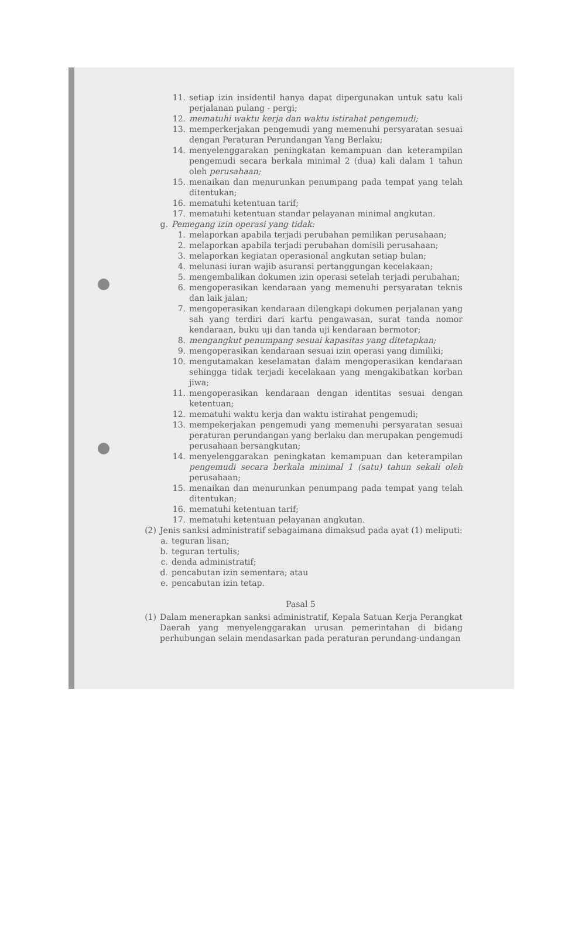11. setiap izin insidentil hanya dapat dipergunakan untuk satu kali perjalanan pulang - pergi;
12. mematuhi waktu kerja dan waktu istirahat pengemudi;
13. memperkerjakan pengemudi yang memenuhi persyaratan sesuai dengan Peraturan Perundangan Yang Berlaku;
14. menyelenggarakan peningkatan kemampuan dan keterampilan pengemudi secara berkala minimal 2 (dua) kali dalam 1 tahun oleh perusahaan;
15. menaikan dan menurunkan penumpang pada tempat yang telah ditentukan;
16. mematuhi ketentuan tarif;
17. mematuhi ketentuan standar pelayanan minimal angkutan.
g. Pemegang izin operasi yang tidak:
1. melaporkan apabila terjadi perubahan pemilikan perusahaan;
2. melaporkan apabila terjadi perubahan domisili perusahaan;
3. melaporkan kegiatan operasional angkutan setiap bulan;
4. melunasi iuran wajib asuransi pertanggungan kecelakaan;
5. mengembalikan dokumen izin operasi setelah terjadi perubahan;
6. mengoperasikan kendaraan yang memenuhi persyaratan teknis dan laik jalan;
7. mengoperasikan kendaraan dilengkapi dokumen perjalanan yang sah yang terdiri dari kartu pengawasan, surat tanda nomor kendaraan, buku uji dan tanda uji kendaraan bermotor;
8. mengangkut penumpang sesuai kapasitas yang ditetapkan;
9. mengoperasikan kendaraan sesuai izin operasi yang dimiliki;
10. mengutamakan keselamatan dalam mengoperasikan kendaraan sehingga tidak terjadi kecelakaan yang mengakibatkan korban jiwa;
11. mengoperasikan kendaraan dengan identitas sesuai dengan ketentuan;
12. mematuhi waktu kerja dan waktu istirahat pengemudi;
13. mempekerjakan pengemudi yang memenuhi persyaratan sesuai peraturan perundangan yang berlaku dan merupakan pengemudi perusahaan bersangkutan;
14. menyelenggarakan peningkatan kemampuan dan keterampilan pengemudi secara berkala minimal 1 (satu) tahun sekali oleh perusahaan;
15. menaikan dan menurunkan penumpang pada tempat yang telah ditentukan;
16. mematuhi ketentuan tarif;
17. mematuhi ketentuan pelayanan angkutan.
(2) Jenis sanksi administratif sebagaimana dimaksud pada ayat (1) meliputi:
a. teguran lisan;
b. teguran tertulis;
c. denda administratif;
d. pencabutan izin sementara; atau
e. pencabutan izin tetap.
Pasal 5
(1) Dalam menerapkan sanksi administratif, Kepala Satuan Kerja Perangkat Daerah yang menyelenggarakan urusan pemerintahan di bidang perhubungan selain mendasarkan pada peraturan perundang-undangan